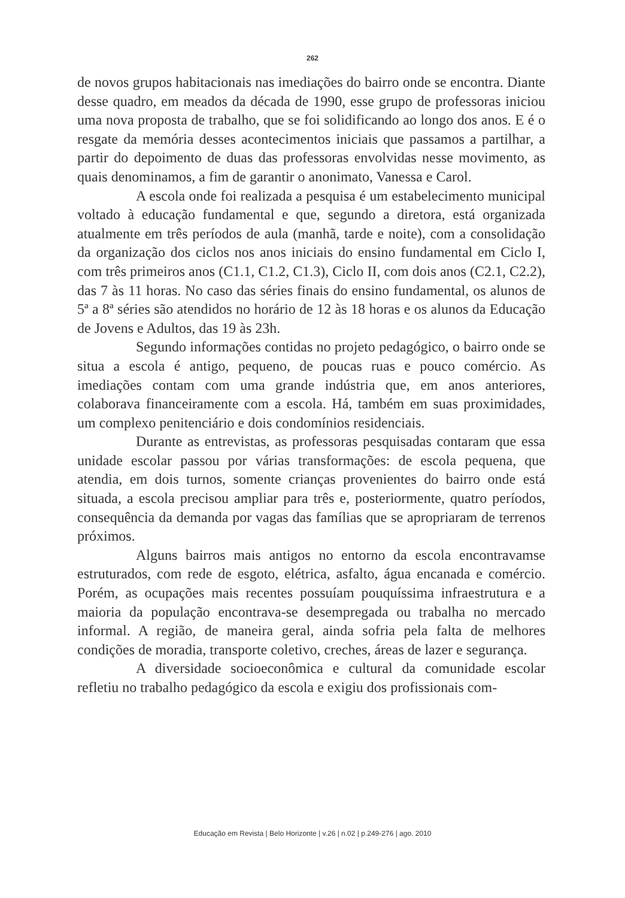262
de novos grupos habitacionais nas imediações do bairro onde se encontra. Diante desse quadro, em meados da década de 1990, esse grupo de professoras iniciou uma nova proposta de trabalho, que se foi solidificando ao longo dos anos. E é o resgate da memória desses acontecimentos iniciais que passamos a partilhar, a partir do depoimento de duas das professoras envolvidas nesse movimento, as quais denominamos, a fim de garantir o anonimato, Vanessa e Carol.
A escola onde foi realizada a pesquisa é um estabelecimento municipal voltado à educação fundamental e que, segundo a diretora, está organizada atualmente em três períodos de aula (manhã, tarde e noite), com a consolidação da organização dos ciclos nos anos iniciais do ensino fundamental em Ciclo I, com três primeiros anos (C1.1, C1.2, C1.3), Ciclo II, com dois anos (C2.1, C2.2), das 7 às 11 horas. No caso das séries finais do ensino fundamental, os alunos de 5ª a 8ª séries são atendidos no horário de 12 às 18 horas e os alunos da Educação de Jovens e Adultos, das 19 às 23h.
Segundo informações contidas no projeto pedagógico, o bairro onde se situa a escola é antigo, pequeno, de poucas ruas e pouco comércio. As imediações contam com uma grande indústria que, em anos anteriores, colaborava financeiramente com a escola. Há, também em suas proximidades, um complexo penitenciário e dois condomínios residenciais.
Durante as entrevistas, as professoras pesquisadas contaram que essa unidade escolar passou por várias transformações: de escola pequena, que atendia, em dois turnos, somente crianças provenientes do bairro onde está situada, a escola precisou ampliar para três e, posteriormente, quatro períodos, consequência da demanda por vagas das famílias que se apropriaram de terrenos próximos.
Alguns bairros mais antigos no entorno da escola encontravamse estruturados, com rede de esgoto, elétrica, asfalto, água encanada e comércio. Porém, as ocupações mais recentes possuíam pouquíssima infraestrutura e a maioria da população encontrava-se desempregada ou trabalha no mercado informal. A região, de maneira geral, ainda sofria pela falta de melhores condições de moradia, transporte coletivo, creches, áreas de lazer e segurança.
A diversidade socioeconômica e cultural da comunidade escolar refletiu no trabalho pedagógico da escola e exigiu dos profissionais com-
Educação em Revista | Belo Horizonte | v.26 | n.02 | p.249-276 | ago. 2010